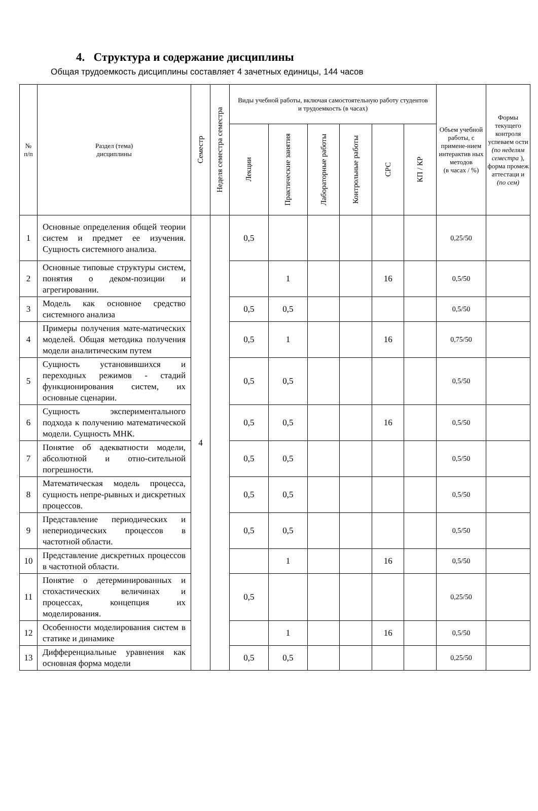4. Структура и содержание дисциплины
Общая трудоемкость дисциплины составляет 4 зачетных единицы, 144 часов
| № п/п | Раздел (тема) дисциплины | Семестр | Неделя семестра семестра | Виды учебной работы, включая самостоятельную работу студентов и трудоемкость (в часах) | | | | | | Объем учебной работы, с примене-нием интерактив ных методов (в часах / %) | Формы текущего контроля успеваем ости (по неделям семестра ), форма промеж аттестаци и (по сем) |
| --- | --- | --- | --- | --- | --- | --- | --- | --- | --- | --- | --- |
| | | | | Лекции | Практические занятия | Лабораторные работы | Контрольные работы | СРС | КП / КР | | |
| 1 | Основные определения общей теории систем и предмет ее изучения. Сущность системного анализа. | 4 | | 0,5 | | | | | | 0,25/50 | |
| 2 | Основные типовые структуры систем, понятия о деком-позиции и агрегировании. | | | | 1 | | | 16 | | 0,5/50 | |
| 3 | Модель как основное средство системного анализа | | | 0,5 | 0,5 | | | | | 0,5/50 | |
| 4 | Примеры получения мате-матических моделей. Общая методика получения модели аналитическим путем | | | 0,5 | 1 | | | 16 | | 0,75/50 | |
| 5 | Сущность установившихся и переходных режимов - стадий функционирования систем, их основные сценарии. | | | 0,5 | 0,5 | | | | | 0,5/50 | |
| 6 | Сущность экспериментального подхода к получению математической модели. Сущность МНК. | | | 0,5 | 0,5 | | | 16 | | 0,5/50 | |
| 7 | Понятие об адекватности модели, абсолютной и отно-сительной погрешности. | | | 0,5 | 0,5 | | | | | 0,5/50 | |
| 8 | Математическая модель процесса, сущность непре-рывных и дискретных процессов. | | | 0,5 | 0,5 | | | | | 0,5/50 | |
| 9 | Представление периодических и непериодических процессов в частотной области. | | | 0,5 | 0,5 | | | | | 0,5/50 | |
| 10 | Представление дискретных процессов в частотной области. | | | | 1 | | | 16 | | 0,5/50 | |
| 11 | Понятие о детерминированных и стохастических величинах и процессах, концепция их моделирования. | | | 0,5 | | | | | | 0,25/50 | |
| 12 | Особенности моделирования систем в статике и динамике | | | | 1 | | | 16 | | 0,5/50 | |
| 13 | Дифференциальные уравнения как основная форма модели | | | 0,5 | 0,5 | | | | | 0,25/50 | |